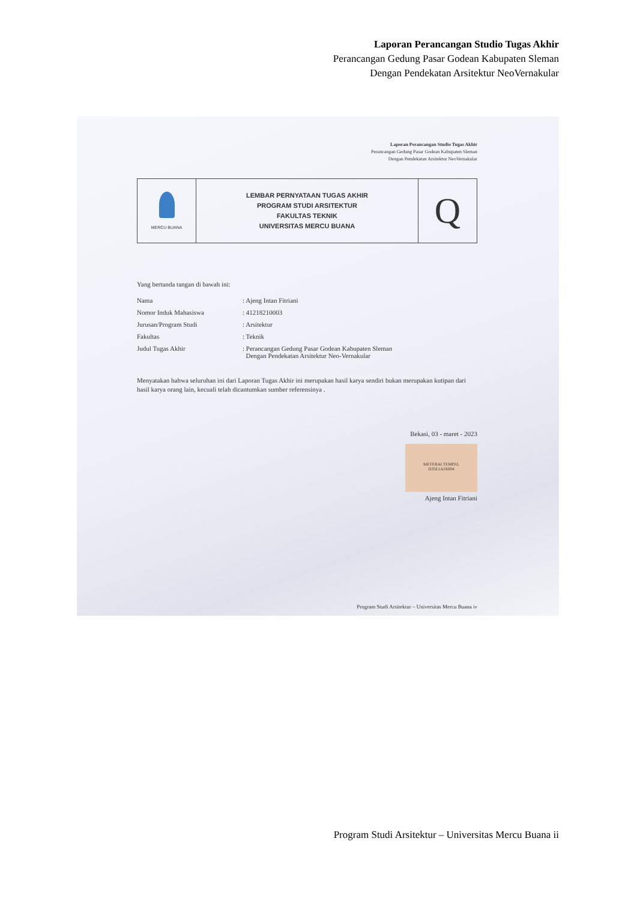Laporan Perancangan Studio Tugas Akhir
Perancangan Gedung Pasar Godean Kabupaten Sleman
Dengan Pendekatan Arsitektur NeoVernakular
Laporan Perancangan Studio Tugas Akhir
Perancangan Gedung Pasar Godean Kabupaten Sleman
Dengan Pendekatan Arsitektur NeoVernakular
| MERCU BUANA | LEMBAR PERNYATAAN TUGAS AKHIR PROGRAM STUDI ARSITEKTUR FAKULTAS TEKNIK UNIVERSITAS MERCU BUANA | Q |
Yang bertanda tangan di bawah ini:
| Nama | : Ajeng Intan Fitriani |
| Nomor Induk Mahasiswa | : 41218210003 |
| Jurusan/Program Studi | : Arsitektur |
| Fakultas | : Teknik |
| Judul Tugas Akhir | : Perancangan Gedung Pasar Godean Kabupaten Sleman Dengan Pendekatan Arsitektur Neo-Vernakular |
Menyatakan bahwa seluruhan ini dari Laporan Tugas Akhir ini merupakan hasil karya sendiri bukan merupakan kutipan dari hasil karya orang lain, kecuali telah dicantumkan sumber referensinya .
Bekasi, 03 - maret - 2023
METERAI TEMPEL
D35E1AJX004
Ajeng Intan Fitriani
Program Studi Arsitektur – Universitas Mercu Buana iv
Program Studi Arsitektur – Universitas Mercu Buana ii